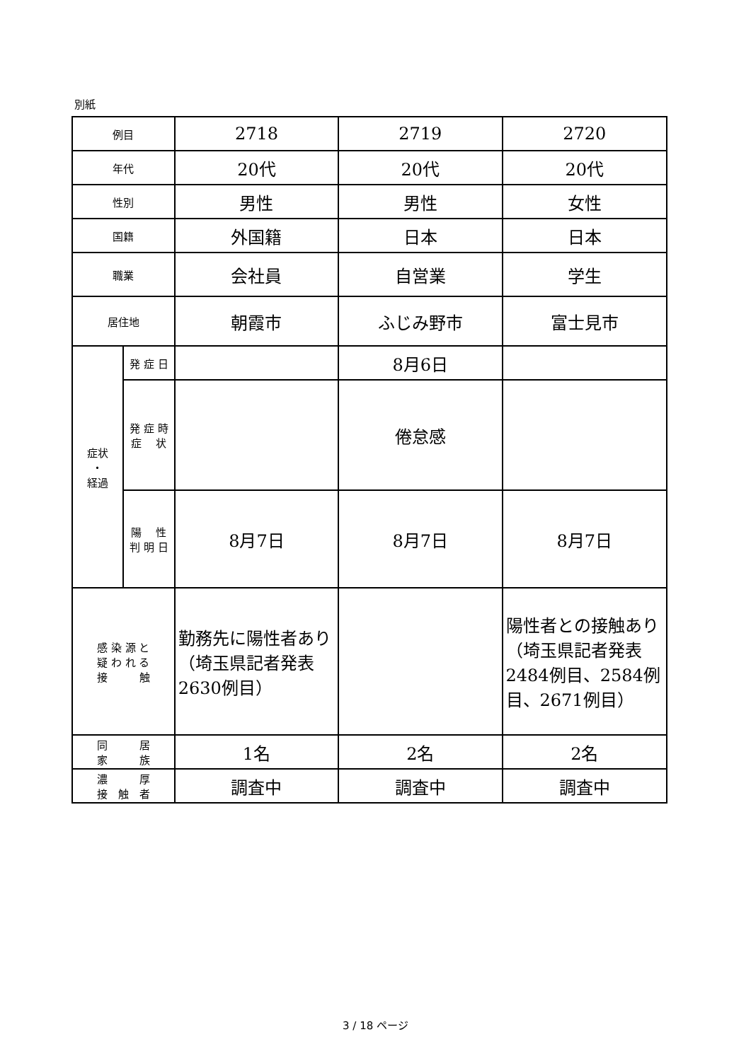別紙
| 例目 | | 2718 | 2719 | 2720 |
| 年代 | | 20代 | 20代 | 20代 |
| 性別 | | 男性 | 男性 | 女性 |
| 国籍 | | 外国籍 | 日本 | 日本 |
| 職業 | | 会社員 | 自営業 | 学生 |
| 居住地 | | 朝霞市 | ふじみ野市 | 富士見市 |
| 症状 ・ 経過 | 発 症 日 | | 8月6日 | |
| | 発 症 時 症 状 | | 倦怠感 | |
| | 陽 性 判 明 日 | 8月7日 | 8月7日 | 8月7日 |
| 感 染 源 と 疑 わ れ る 接 触 | | 勤務先に陽性者あり（埼玉県記者発表2630例目） | | 陽性者との接触あり（埼玉県記者発表2484例目、2584例目、2671例目） |
| 同 居 家 族 | | 1名 | 2名 | 2名 |
| 濃 厚 接 触 者 | | 調査中 | 調査中 | 調査中 |
3 / 18 ページ